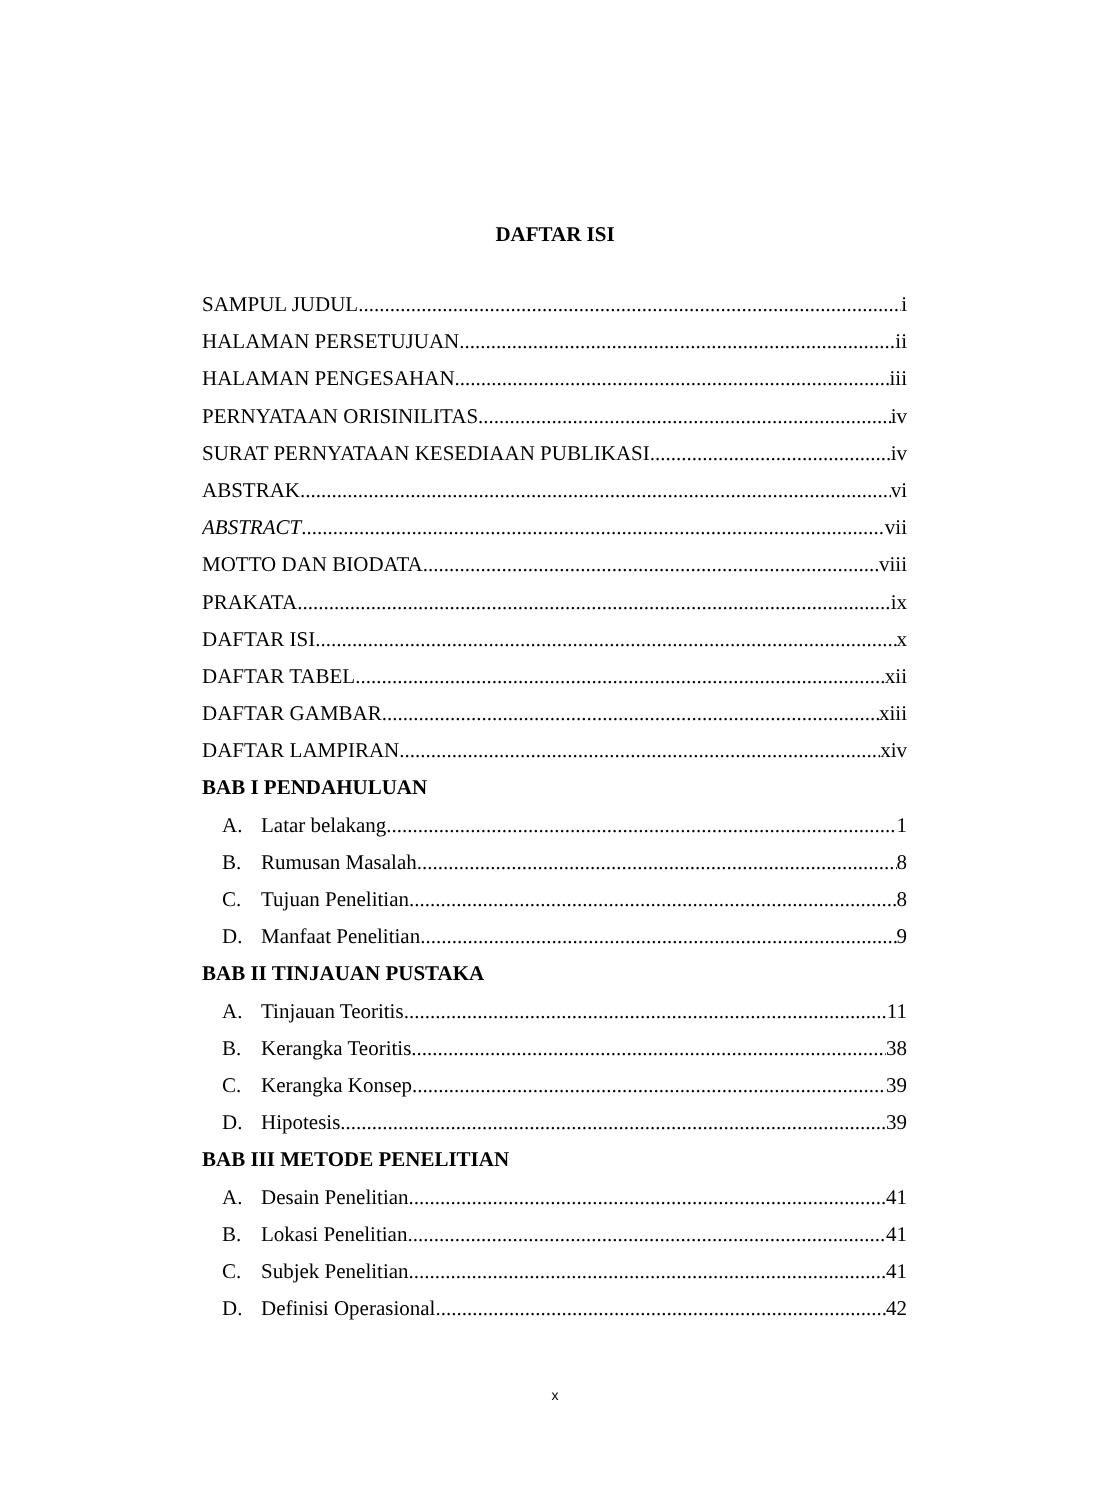DAFTAR ISI
SAMPUL JUDUL i
HALAMAN PERSETUJUAN ii
HALAMAN PENGESAHAN iii
PERNYATAAN ORISINILITAS iv
SURAT PERNYATAAN KESEDIAAN PUBLIKASI iv
ABSTRAK vi
ABSTRACT vii
MOTTO DAN BIODATA viii
PRAKATA ix
DAFTAR ISI x
DAFTAR TABEL xii
DAFTAR GAMBAR xiii
DAFTAR LAMPIRAN xiv
BAB I PENDAHULUAN
A. Latar belakang 1
B. Rumusan Masalah 8
C. Tujuan Penelitian 8
D. Manfaat Penelitian 9
BAB II TINJAUAN PUSTAKA
A. Tinjauan Teoritis 11
B. Kerangka Teoritis 38
C. Kerangka Konsep 39
D. Hipotesis 39
BAB III METODE PENELITIAN
A. Desain Penelitian 41
B. Lokasi Penelitian 41
C. Subjek Penelitian 41
D. Definisi Operasional 42
x